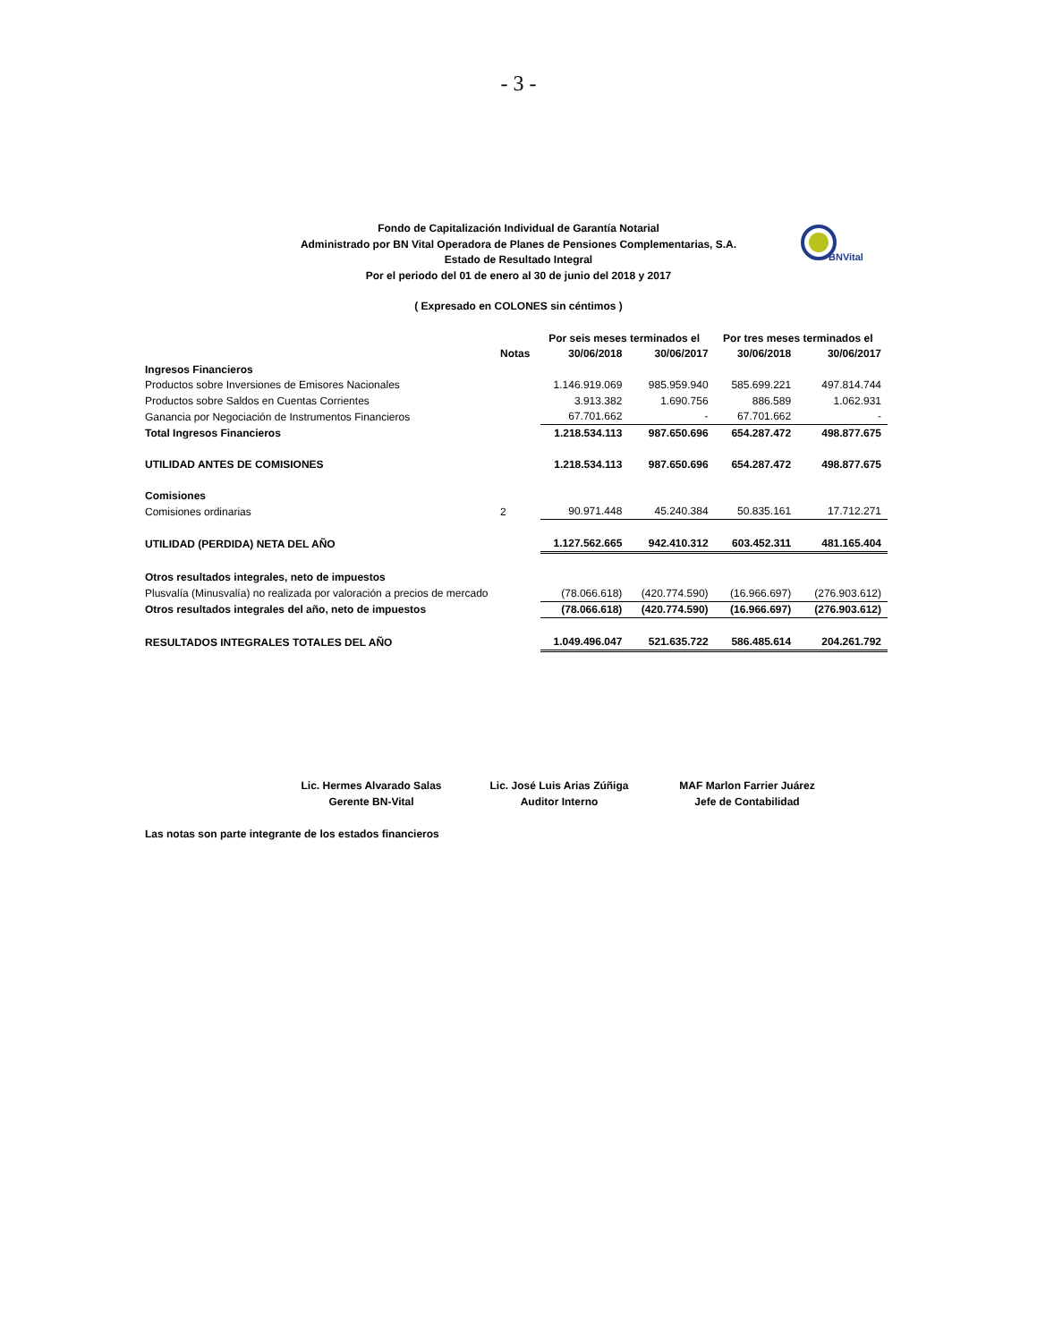- 3 -
BNVital
Fondo de Capitalización Individual de Garantía Notarial
Administrado por BN Vital Operadora de Planes de Pensiones Complementarias, S.A.
Estado de Resultado Integral
Por el periodo del 01 de enero al 30 de junio del 2018 y 2017
( Expresado en COLONES sin céntimos )
| | | Por seis meses terminados el | | Por tres meses terminados el | |
| | Notas | 30/06/2018 | 30/06/2017 | 30/06/2018 | 30/06/2017 |
| Ingresos Financieros | | | | | |
| Productos sobre Inversiones de Emisores Nacionales | | 1.146.919.069 | 985.959.940 | 585.699.221 | 497.814.744 |
| Productos sobre Saldos en Cuentas Corrientes | | 3.913.382 | 1.690.756 | 886.589 | 1.062.931 |
| Ganancia por Negociación de Instrumentos Financieros | | 67.701.662 | - | 67.701.662 | - |
| Total Ingresos Financieros | | 1.218.534.113 | 987.650.696 | 654.287.472 | 498.877.675 |
| UTILIDAD ANTES DE COMISIONES | | 1.218.534.113 | 987.650.696 | 654.287.472 | 498.877.675 |
| Comisiones | | | | | |
| Comisiones ordinarias | 2 | 90.971.448 | 45.240.384 | 50.835.161 | 17.712.271 |
| UTILIDAD (PERDIDA) NETA DEL AÑO | | 1.127.562.665 | 942.410.312 | 603.452.311 | 481.165.404 |
| Otros resultados integrales, neto de impuestos | | | | | |
| Plusvalía (Minusvalía) no realizada por valoración a precios de mercado | | (78.066.618) | (420.774.590) | (16.966.697) | (276.903.612) |
| Otros resultados integrales del año, neto de impuestos | | (78.066.618) | (420.774.590) | (16.966.697) | (276.903.612) |
| RESULTADOS INTEGRALES TOTALES DEL AÑO | | 1.049.496.047 | 521.635.722 | 586.485.614 | 204.261.792 |
Lic. Hermes Alvarado Salas
Gerente BN-Vital
Lic. José Luis Arias Zúñiga
Auditor Interno
MAF Marlon Farrier Juárez
Jefe de Contabilidad
Las notas son parte integrante de los estados financieros